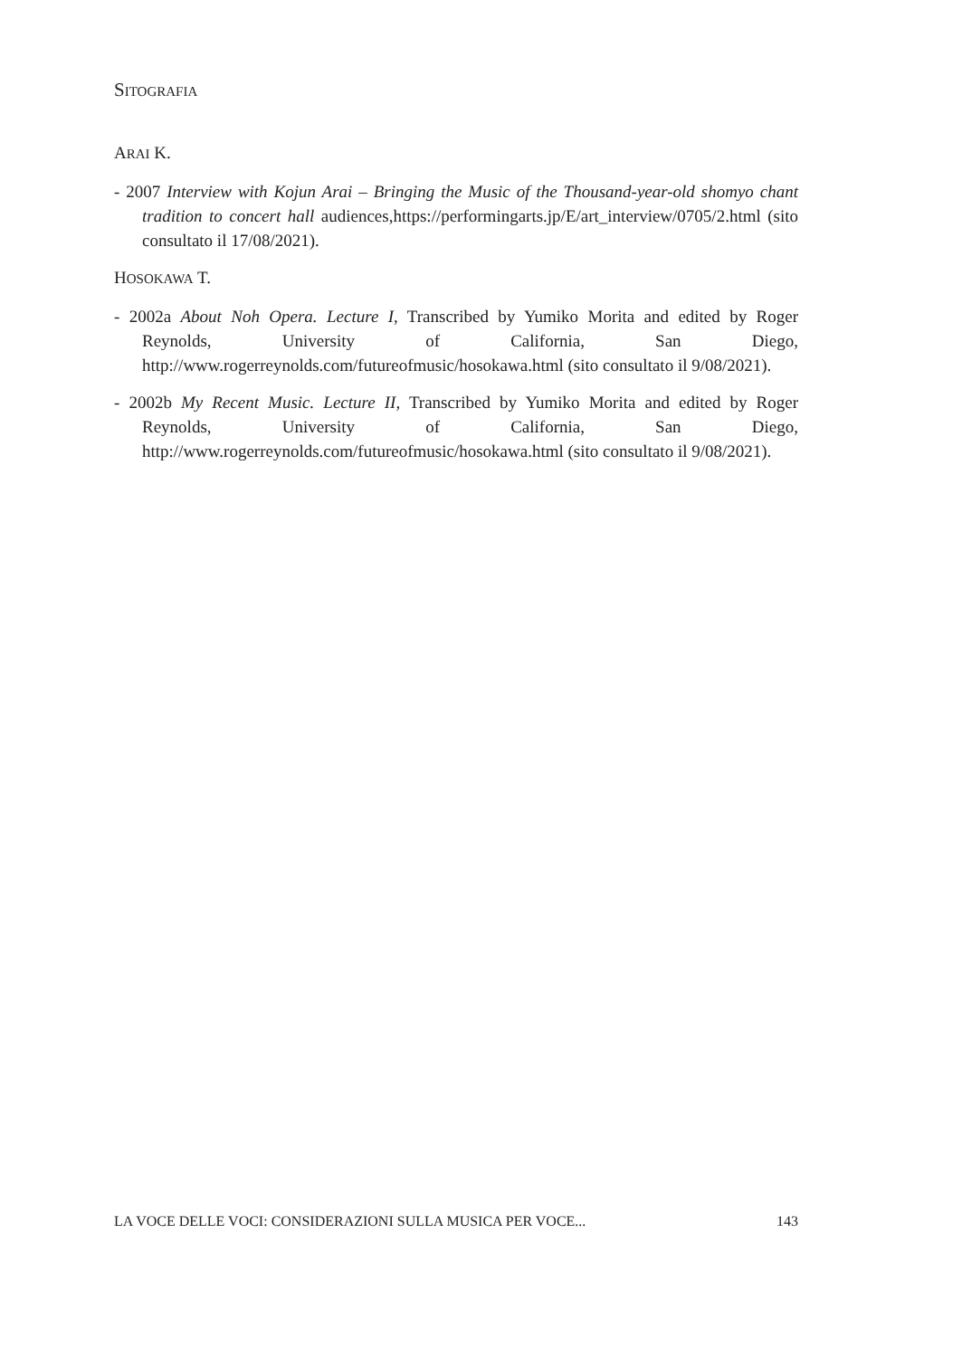SITOGRAFIA
ARAI K.
- 2007 Interview with Kojun Arai – Bringing the Music of the Thousand-year-old shomyo chant tradition to concert hall audiences,https://performingarts.jp/E/art_interview/0705/2.html (sito consultato il 17/08/2021).
HOSOKAWA T.
- 2002a About Noh Opera. Lecture I, Transcribed by Yumiko Morita and edited by Roger Reynolds, University of California, San Diego, http://www.rogerreynolds.com/futureofmusic/hosokawa.html (sito consultato il 9/08/2021).
- 2002b My Recent Music. Lecture II, Transcribed by Yumiko Morita and edited by Roger Reynolds, University of California, San Diego, http://www.rogerreynolds.com/futureofmusic/hosokawa.html (sito consultato il 9/08/2021).
LA VOCE DELLE VOCI: CONSIDERAZIONI SULLA MUSICA PER VOCE... 143